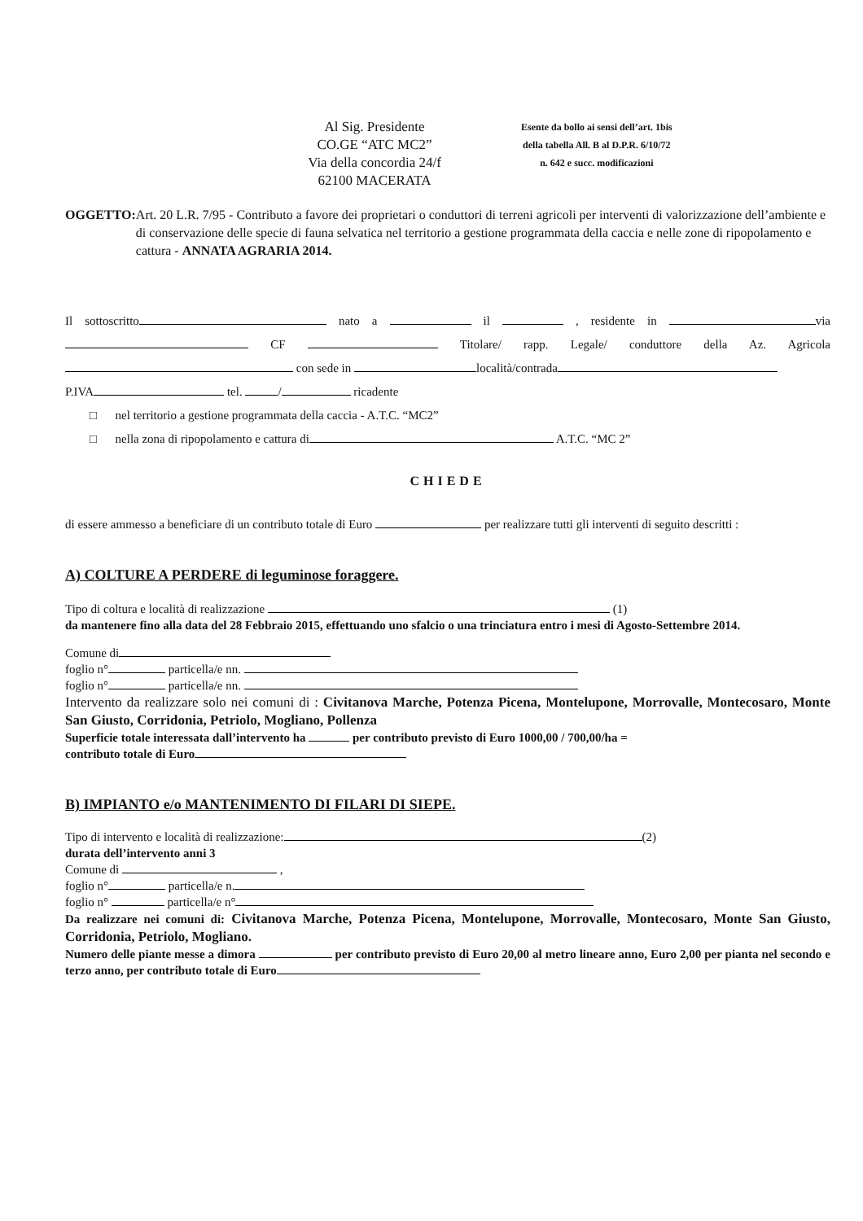Al Sig. Presidente
CO.GE “ATC MC2”
Via della concordia 24/f
62100 MACERATA
Esente da bollo ai sensi dell’art. 1bis
della tabella All. B al D.P.R. 6/10/72
n. 642 e succ. modificazioni
OGGETTO: Art. 20 L.R. 7/95 - Contributo a favore dei proprietari o conduttori di terreni agricoli per interventi di valorizzazione dell’ambiente e di conservazione delle specie di fauna selvatica nel territorio a gestione programmata della caccia e nelle zone di ripopolamento e cattura - ANNATA AGRARIA 2014.
Il sottoscritto nato a il , residente in via CF Titolare/ rapp. Legale/ conduttore della Az. Agricola con sede in località/contrada
P.IVA tel. / ricadente
□ nel territorio a gestione programmata della caccia - A.T.C. “MC2”
□ nella zona di ripopolamento e cattura di A.T.C. “MC 2”
CHIEDE
di essere ammesso a beneficiare di un contributo totale di Euro per realizzare tutti gli interventi di seguito descritti :
A) COLTURE A PERDERE di leguminose foraggere.
Tipo di coltura e località di realizzazione (1)
da mantenere fino alla data del 28 Febbraio 2015, effettuando uno sfalcio o una trinciatura entro i mesi di Agosto-Settembre 2014.
Comune di
foglio n° particella/e nn.
foglio n° particella/e nn.
Intervento da realizzare solo nei comuni di : Civitanova Marche, Potenza Picena, Montelupone, Morrovalle, Montecosaro, Monte San Giusto, Corridonia, Petriolo, Mogliano, Pollenza
Superficie totale interessata dall’intervento ha per contributo previsto di Euro 1000,00 / 700,00/ha =
contributo totale di Euro
B) IMPIANTO e/o MANTENIMENTO DI FILARI DI SIEPE.
Tipo di intervento e località di realizzazione: (2)
durata dell’intervento anni 3
Comune di ,
foglio n° particella/e n.
foglio n° particella/e n°
Da realizzare nei comuni di: Civitanova Marche, Potenza Picena, Montelupone, Morrovalle, Montecosaro, Monte San Giusto, Corridonia, Petriolo, Mogliano.
Numero delle piante messe a dimora per contributo previsto di Euro 20,00 al metro lineare anno, Euro 2,00 per pianta nel secondo e terzo anno, per contributo totale di Euro